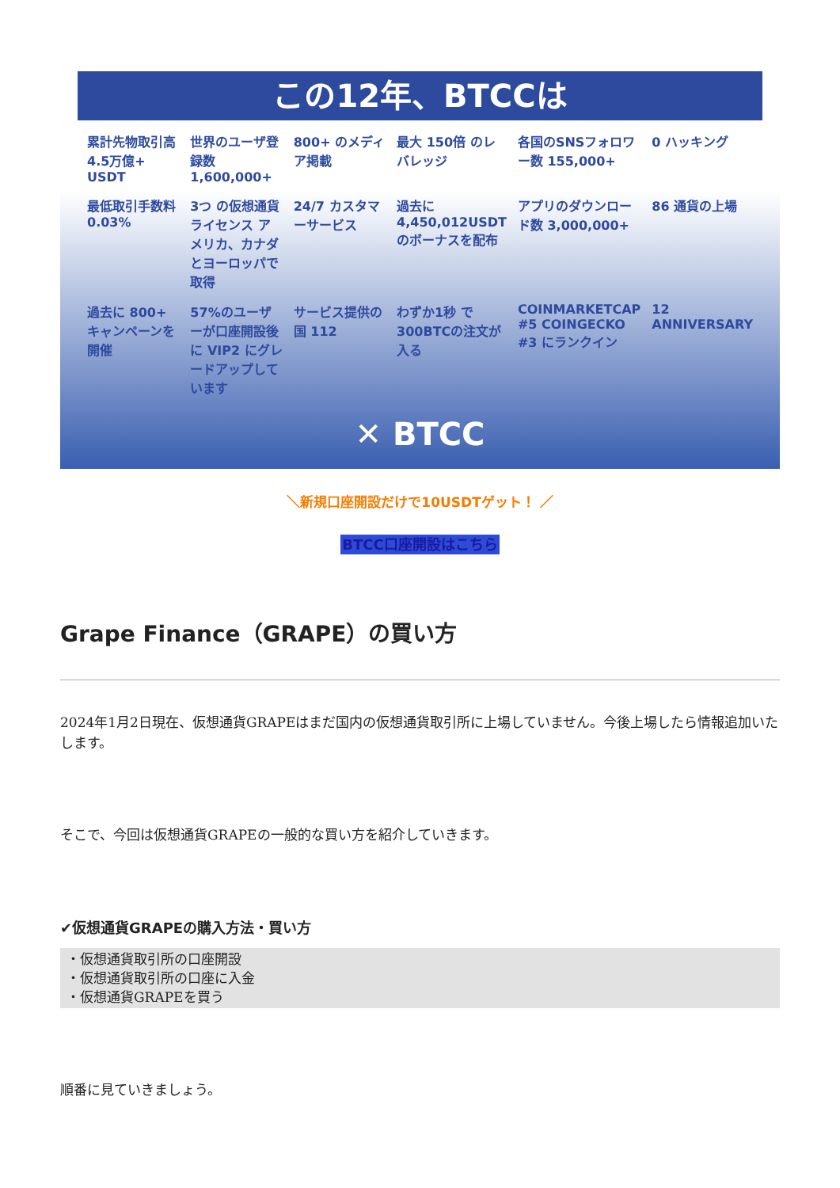この12年、BTCCは
累計先物取引高 4.5万億+ USDT
世界のユーザ登録数 1,600,000+
800+ のメディア掲載
最大 150倍 のレバレッジ
各国のSNSフォロワー数 155,000+
0 ハッキング
最低取引手数料 0.03%
3つ の仮想通貨ライセンス アメリカ、カナダ とヨーロッパで取得
24/7 カスタマーサービス
過去に 4,450,012USDT のボーナスを配布
アプリのダウンロード数 3,000,000+
86 通貨の上場
過去に 800+ キャンペーンを開催
57%のユーザーが口座開設後に VIP2 にグレードアップしています
サービス提供の国 112
わずか1秒 で300BTCの注文が入る
COINMARKETCAP #5 COINGECKO #3 にランクイン
12 ANNIVERSARY
✕ BTCC
＼新規口座開設だけで10USDTゲット！ ／
BTCC口座開設はこちら
Grape Finance（GRAPE）の買い方
2024年1月2日現在、仮想通貨GRAPEはまだ国内の仮想通貨取引所に上場していません。今後上場したら情報追加いたします。
そこで、今回は仮想通貨GRAPEの一般的な買い方を紹介していきます。
✔仮想通貨GRAPEの購入方法・買い方
・仮想通貨取引所の口座開設
・仮想通貨取引所の口座に入金
・仮想通貨GRAPEを買う
順番に見ていきましょう。